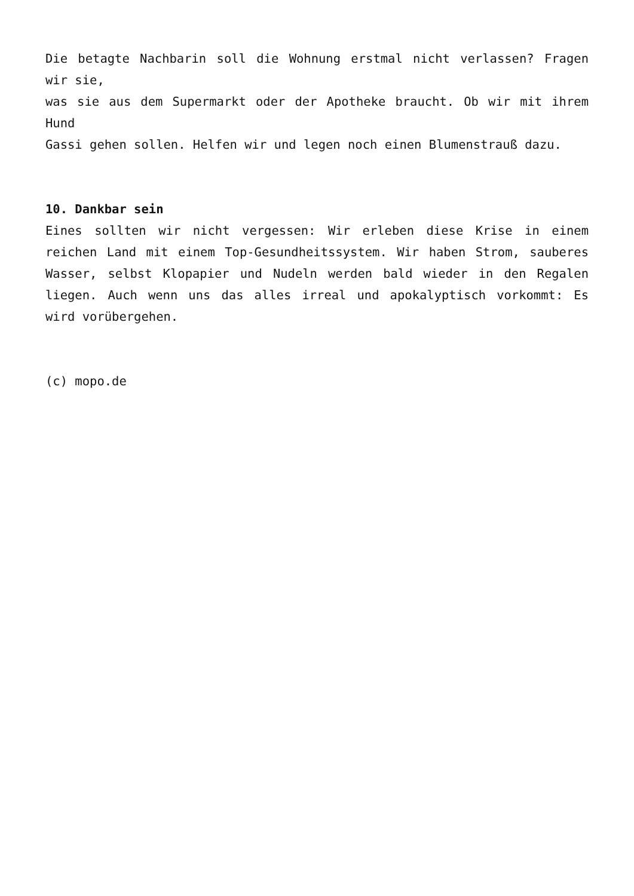Die betagte Nachbarin soll die Wohnung erstmal nicht verlassen? Fragen wir sie,
was sie aus dem Supermarkt oder der Apotheke braucht. Ob wir mit ihrem Hund
Gassi gehen sollen. Helfen wir und legen noch einen Blumenstrauß dazu.
10. Dankbar sein
Eines sollten wir nicht vergessen: Wir erleben diese Krise in einem reichen Land mit einem Top-Gesundheitssystem. Wir haben Strom, sauberes Wasser, selbst Klopapier und Nudeln werden bald wieder in den Regalen liegen. Auch wenn uns das alles irreal und apokalyptisch vorkommt: Es wird vorübergehen.
(c) mopo.de